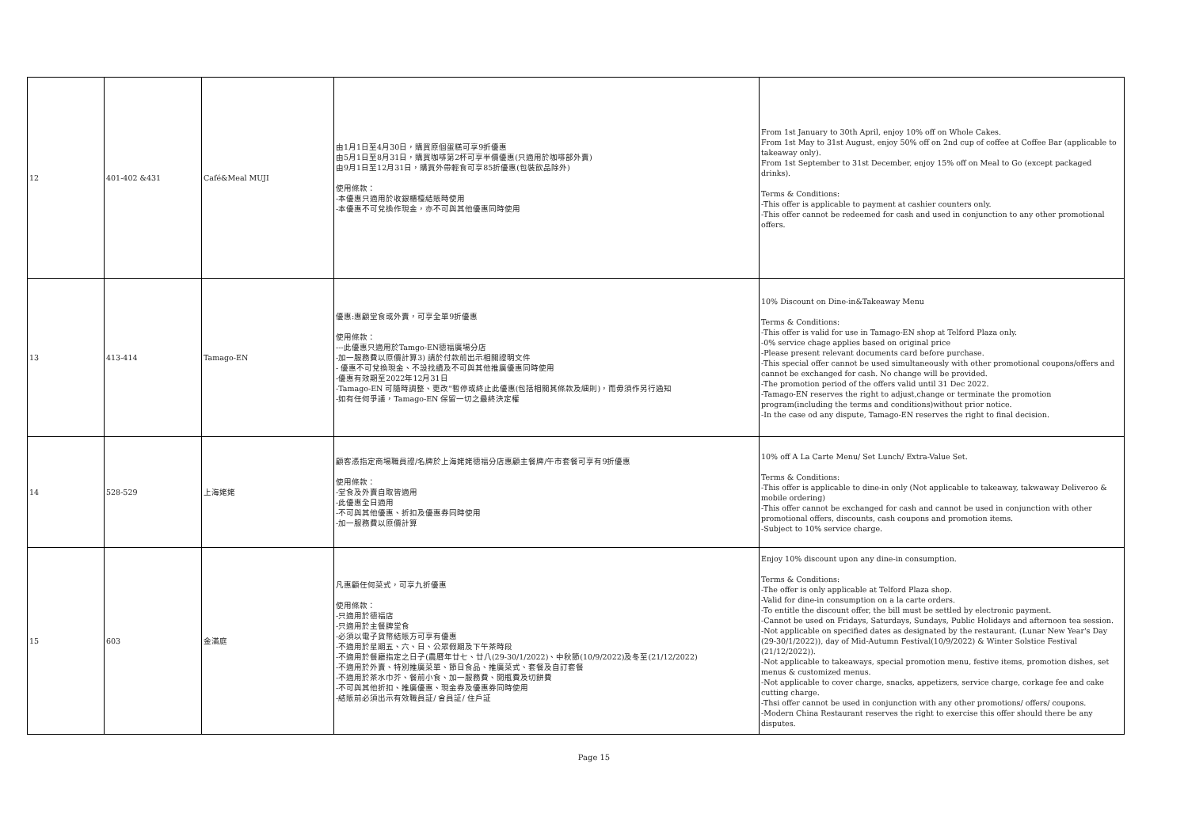| 12 | 401-402 &431 | Café&Meal MUJI | 由1月1日至4月30日，購買原個蛋糕可享9折優惠 由5月1日至8月31日，購買咖啡第2杯可享半價優惠(只適用於咖啡部外賣) 由9月1日至12月31日，購買外帶輕食可享85折優惠(包裝飲品除外) 使用條款： -本優惠只適用於收銀櫃檯結賬時使用 -本優惠不可兌換作現金，亦不可與其他優惠同時使用 | From 1st January to 30th April, enjoy 10% off on Whole Cakes. From 1st May to 31st August, enjoy 50% off on 2nd cup of coffee at Coffee Bar (applicable to takeaway only). From 1st September to 31st December, enjoy 15% off on Meal to Go (except packaged drinks). Terms & Conditions: -This offer is applicable to payment at cashier counters only. -This offer cannot be redeemed for cash and used in conjunction to any other promotional offers. |
| 13 | 413-414 | Tamago-EN | 優惠:惠顧堂食或外賣，可享全單9折優惠 使用條款： ---此優惠只適用於Tamgo-EN德福廣場分店 -加一服務費以原價計算3) 請於付款前出示相關證明文件 - 優惠不可兌換現金、不設找續及不可與其他推廣優惠同時使用 -優惠有效期至2022年12月31日 -Tamago-EN 可隨時調整、更改"暫停或終止此優惠(包括相關其條款及細則)，而毋須作另行通知 -如有任何爭議，Tamago-EN 保留一切之最終決定權 | 10% Discount on Dine-in&Takeaway Menu Terms & Conditions: -This offer is valid for use in Tamago-EN shop at Telford Plaza only. -0% service chage applies based on original price -Please present relevant documents card before purchase. -This special offer cannot be used simultaneously with other promotional coupons/offers and cannot be exchanged for cash. No change will be provided. -The promotion period of the offers valid until 31 Dec 2022. -Tamago-EN reserves the right to adjust,change or terminate the promotion program(including the terms and conditions)without prior notice. -In the case od any dispute, Tamago-EN reserves the right to final decision. |
| 14 | 528-529 | 上海姥姥 | 顧客憑指定商場職員證/名牌於上海姥姥德福分店惠顧主餐牌/午市套餐可享有9折優惠 使用條款： -堂食及外賣自取皆適用 -此優惠全日適用 -不可與其他優惠、折扣及優惠券同時使用 -加一服務費以原價計算 | 10% off A La Carte Menu/ Set Lunch/ Extra-Value Set. Terms & Conditions: -This offer is applicable to dine-in only (Not applicable to takeaway, takwaway Deliveroo & mobile ordering) -This offer cannot be exchanged for cash and cannot be used in conjunction with other promotional offers, discounts, cash coupons and promotion items. -Subject to 10% service charge. |
| 15 | 603 | 金滿庭 | 凡惠顧任何菜式，可享九折優惠 使用條款： -只適用於德福店 -只適用於主餐牌堂食 -必須以電子貨幣結賬方可享有優惠 -不適用於星期五、六、日、公眾假期及下午茶時段 -不適用於餐廳指定之日子(農曆年廿七、廿八(29-30/1/2022)、中秋節(10/9/2022)及冬至(21/12/2022) -不適用於外賣、特別推廣菜單、節日食品、推廣菜式、套餐及自訂套餐 -不適用於茶水巾芥、餐前小食、加一服務費、開瓶費及切餅費 -不可與其他折扣、推廣優惠、現金券及優惠券同時使用 -結賬前必須出示有效職員証/ 會員証/ 住戶証 | Enjoy 10% discount upon any dine-in consumption. Terms & Conditions: -The offer is only applicable at Telford Plaza shop. -Valid for dine-in consumption on a la carte orders. -To entitle the discount offer, the bill must be settled by electronic payment. -Cannot be used on Fridays, Saturdays, Sundays, Public Holidays and afternoon tea session. -Not applicable on specified dates as designated by the restaurant. (Lunar New Year's Day (29-30/1/2022)), day of Mid-Autumn Festival(10/9/2022) & Winter Solstice Festival (21/12/2022)). -Not applicable to takeaways, special promotion menu, festive items, promotion dishes, set menus & customized menus. -Not applicable to cover charge, snacks, appetizers, service charge, corkage fee and cake cutting charge. -Thsi offer cannot be used in conjunction with any other promotions/ offers/ coupons. -Modern China Restaurant reserves the right to exercise this offer should there be any disputes. |
Page 15